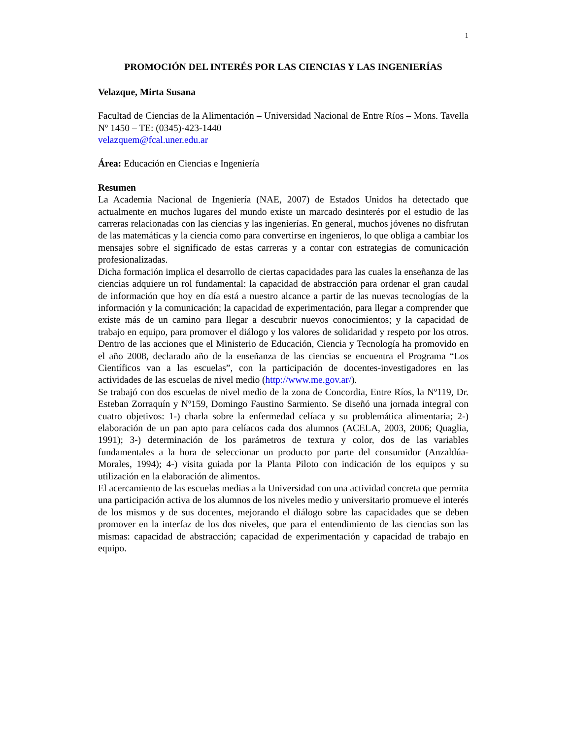1
PROMOCIÓN DEL INTERÉS POR LAS CIENCIAS Y LAS INGENIERÍAS
Velazque, Mirta Susana
Facultad de Ciencias de la Alimentación – Universidad Nacional de Entre Ríos – Mons. Tavella Nº 1450 – TE: (0345)-423-1440
velazquem@fcal.uner.edu.ar
Área: Educación en Ciencias e Ingeniería
Resumen
La Academia Nacional de Ingeniería (NAE, 2007) de Estados Unidos ha detectado que actualmente en muchos lugares del mundo existe un marcado desinterés por el estudio de las carreras relacionadas con las ciencias y las ingenierías. En general, muchos jóvenes no disfrutan de las matemáticas y la ciencia como para convertirse en ingenieros, lo que obliga a cambiar los mensajes sobre el significado de estas carreras y a contar con estrategias de comunicación profesionalizadas.
Dicha formación implica el desarrollo de ciertas capacidades para las cuales la enseñanza de las ciencias adquiere un rol fundamental: la capacidad de abstracción para ordenar el gran caudal de información que hoy en día está a nuestro alcance a partir de las nuevas tecnologías de la información y la comunicación; la capacidad de experimentación, para llegar a comprender que existe más de un camino para llegar a descubrir nuevos conocimientos; y la capacidad de trabajo en equipo, para promover el diálogo y los valores de solidaridad y respeto por los otros. Dentro de las acciones que el Ministerio de Educación, Ciencia y Tecnología ha promovido en el año 2008, declarado año de la enseñanza de las ciencias se encuentra el Programa “Los Científicos van a las escuelas”, con la participación de docentes-investigadores en las actividades de las escuelas de nivel medio (http://www.me.gov.ar/).
Se trabajó con dos escuelas de nivel medio de la zona de Concordia, Entre Ríos, la Nº119, Dr. Esteban Zorraquín y Nº159, Domingo Faustino Sarmiento. Se diseñó una jornada integral con cuatro objetivos: 1-) charla sobre la enfermedad celíaca y su problemática alimentaria; 2-) elaboración de un pan apto para celíacos cada dos alumnos (ACELA, 2003, 2006; Quaglia, 1991); 3-) determinación de los parámetros de textura y color, dos de las variables fundamentales a la hora de seleccionar un producto por parte del consumidor (Anzaldúa-Morales, 1994); 4-) visita guiada por la Planta Piloto con indicación de los equipos y su utilización en la elaboración de alimentos.
El acercamiento de las escuelas medias a la Universidad con una actividad concreta que permita una participación activa de los alumnos de los niveles medio y universitario promueve el interés de los mismos y de sus docentes, mejorando el diálogo sobre las capacidades que se deben promover en la interfaz de los dos niveles, que para el entendimiento de las ciencias son las mismas: capacidad de abstracción; capacidad de experimentación y capacidad de trabajo en equipo.